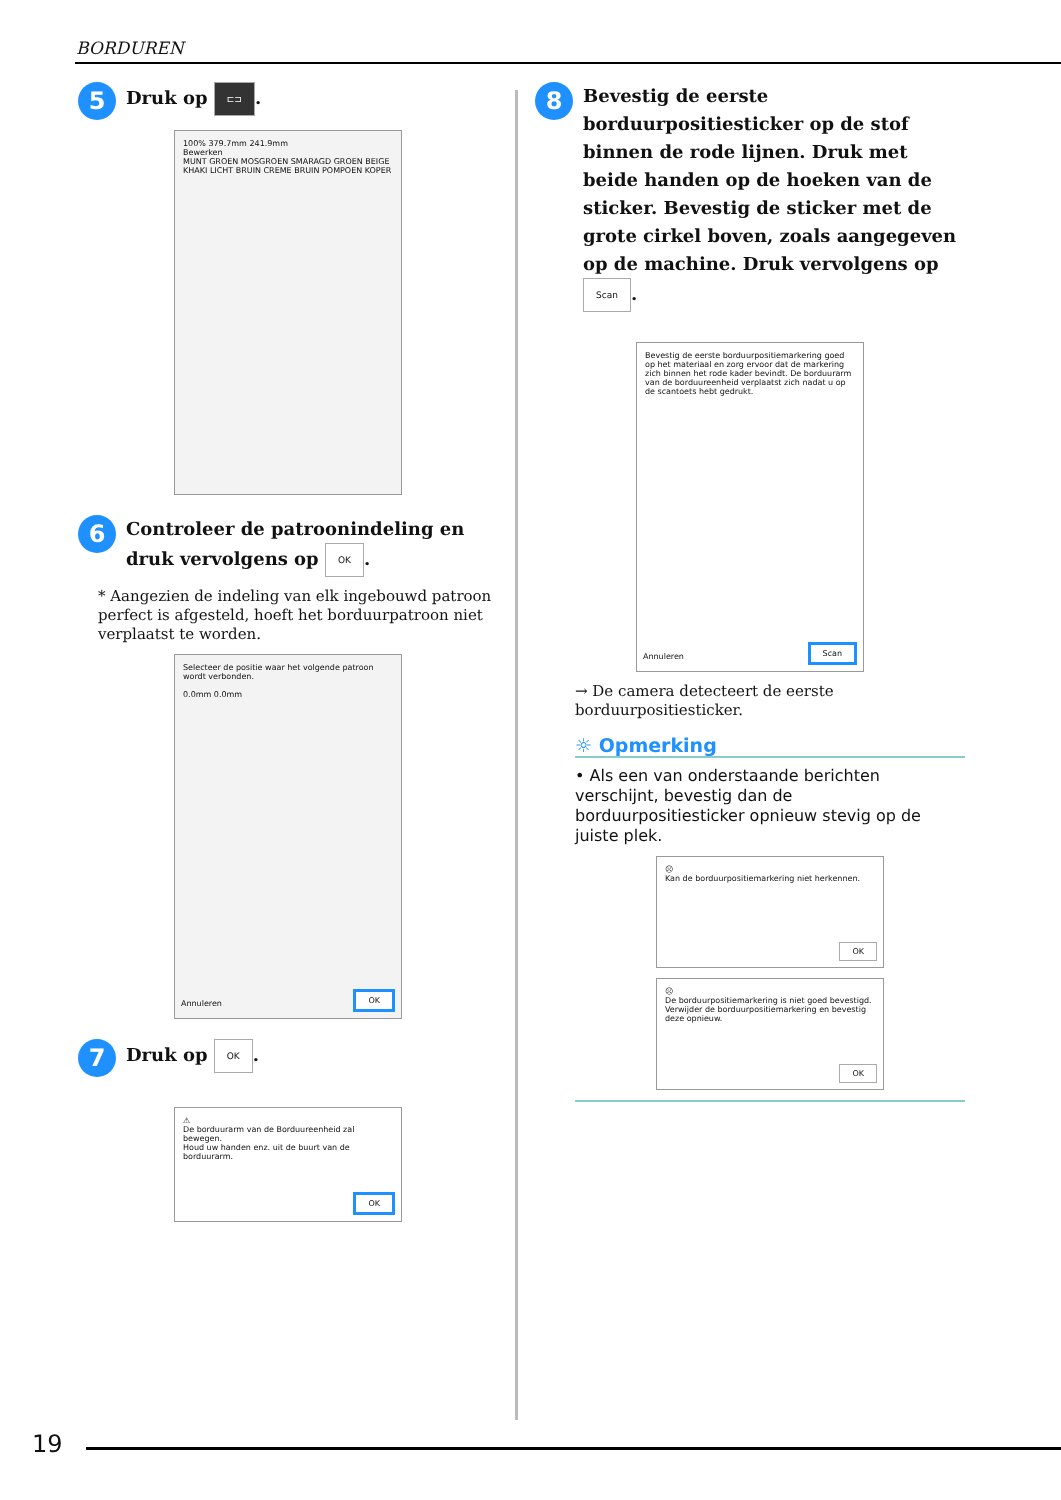BORDUREN
5 Druk op ⊏⊐.
100% 379.7mm 241.9mm
Bewerken
MUNT GROEN MOSGROEN SMARAGD GROEN BEIGE KHAKI LICHT BRUIN CREME BRUIN POMPOEN KOPER
6 Controleer de patroonindeling en druk vervolgens op OK.
* Aangezien de indeling van elk ingebouwd patroon perfect is afgesteld, hoeft het borduurpatroon niet verplaatst te worden.
Selecteer de positie waar het volgende patroon wordt verbonden.
0.0mm 0.0mm
Annuleren OK
7 Druk op OK.
⚠
De borduurarm van de Borduureenheid zal bewegen.
Houd uw handen enz. uit de buurt van de borduurarm.
OK
8 Bevestig de eerste borduurpositiesticker op de stof binnen de rode lijnen. Druk met beide handen op de hoeken van de sticker. Bevestig de sticker met de grote cirkel boven, zoals aangegeven op de machine. Druk vervolgens op Scan.
Bevestig de eerste borduurpositiemarkering goed op het materiaal en zorg ervoor dat de markering zich binnen het rode kader bevindt. De borduurarm van de borduureenheid verplaatst zich nadat u op de scantoets hebt gedrukt.
Annuleren Scan
→ De camera detecteert de eerste borduurpositiesticker.
☼ Opmerking
• Als een van onderstaande berichten verschijnt, bevestig dan de borduurpositiesticker opnieuw stevig op de juiste plek.
☹
Kan de borduurpositiemarkering niet herkennen.
OK
☹
De borduurpositiemarkering is niet goed bevestigd.
Verwijder de borduurpositiemarkering en bevestig deze opnieuw.
OK
19